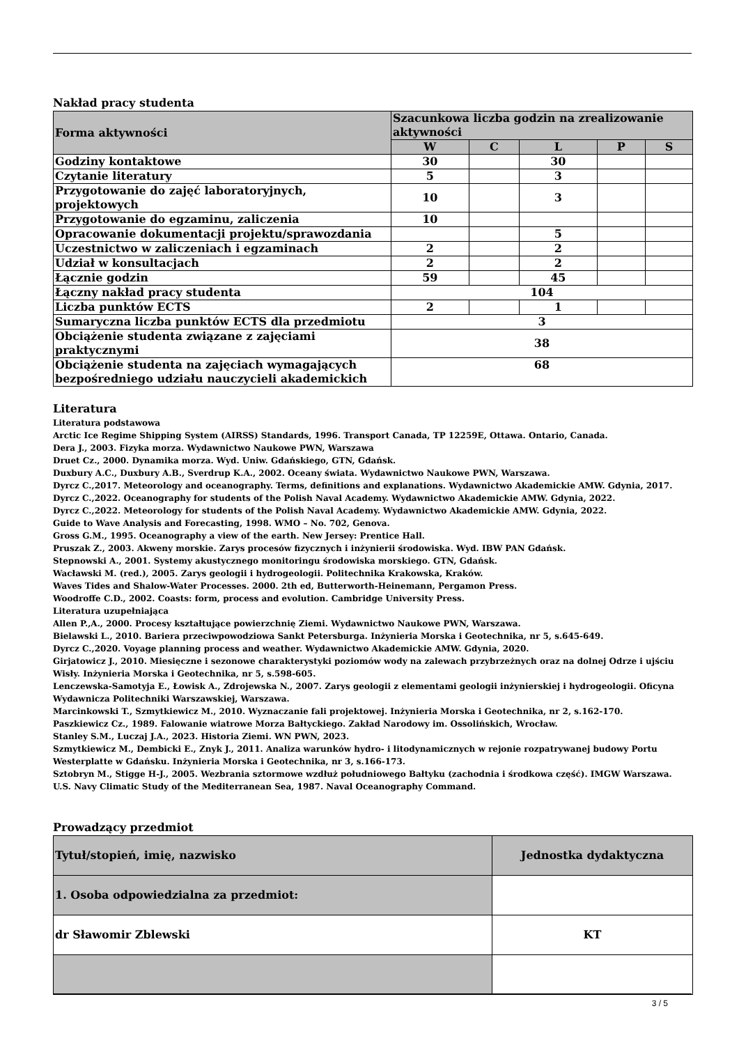Nakład pracy studenta
| Forma aktywności | Szacunkowa liczba godzin na zrealizowanie aktywności | | | | |
| | W | C | L | P | S |
| Godziny kontaktowe | 30 | | 30 | | |
| Czytanie literatury | 5 | | 3 | | |
| Przygotowanie do zajęć laboratoryjnych, projektowych | 10 | | 3 | | |
| Przygotowanie do egzaminu, zaliczenia | 10 | | | | |
| Opracowanie dokumentacji projektu/sprawozdania | | | 5 | | |
| Uczestnictwo w zaliczeniach i egzaminach | 2 | | 2 | | |
| Udział w konsultacjach | 2 | | 2 | | |
| Łącznie godzin | 59 | | 45 | | |
| Łączny nakład pracy studenta | 104 | | | | |
| Liczba punktów ECTS | 2 | | 1 | | |
| Sumaryczna liczba punktów ECTS dla przedmiotu | 3 | | | | |
| Obciążenie studenta związane z zajęciami praktycznymi | 38 | | | | |
| Obciążenie studenta na zajęciach wymagających bezpośredniego udziału nauczycieli akademickich | 68 | | | | |
Literatura
Literatura podstawowa
Arctic Ice Regime Shipping System (AIRSS) Standards, 1996. Transport Canada, TP 12259E, Ottawa. Ontario, Canada.
Dera J., 2003. Fizyka morza. Wydawnictwo Naukowe PWN, Warszawa
Druet Cz., 2000. Dynamika morza. Wyd. Uniw. Gdańskiego, GTN, Gdańsk.
Duxbury A.C., Duxbury A.B., Sverdrup K.A., 2002. Oceany świata. Wydawnictwo Naukowe PWN, Warszawa.
Dyrcz C.,2017. Meteorology and oceanography. Terms, definitions and explanations. Wydawnictwo Akademickie AMW. Gdynia, 2017.
Dyrcz C.,2022. Oceanography for students of the Polish Naval Academy. Wydawnictwo Akademickie AMW. Gdynia, 2022.
Dyrcz C.,2022. Meteorology for students of the Polish Naval Academy. Wydawnictwo Akademickie AMW. Gdynia, 2022.
Guide to Wave Analysis and Forecasting, 1998. WMO – No. 702, Genova.
Gross G.M., 1995. Oceanography a view of the earth. New Jersey: Prentice Hall.
Pruszak Z., 2003. Akweny morskie. Zarys procesów fizycznych i inżynierii środowiska. Wyd. IBW PAN Gdańsk.
Stepnowski A., 2001. Systemy akustycznego monitoringu środowiska morskiego. GTN, Gdańsk.
Wacławski M. (red.), 2005. Zarys geologii i hydrogeologii. Politechnika Krakowska, Kraków.
Waves Tides and Shalow-Water Processes. 2000. 2th ed, Butterworth-Heinemann, Pergamon Press.
Woodroffe C.D., 2002. Coasts: form, process and evolution. Cambridge University Press.
Literatura uzupełniająca
Allen P.,A., 2000. Procesy kształtujące powierzchnię Ziemi. Wydawnictwo Naukowe PWN, Warszawa.
Bielawski L., 2010. Bariera przeciwpowodziowa Sankt Petersburga. Inżynieria Morska i Geotechnika, nr 5, s.645-649.
Dyrcz C.,2020. Voyage planning process and weather. Wydawnictwo Akademickie AMW. Gdynia, 2020.
Girjatowicz J., 2010. Miesięczne i sezonowe charakterystyki poziomów wody na zalewach przybrzeżnych oraz na dolnej Odrze i ujściu Wisły. Inżynieria Morska i Geotechnika, nr 5, s.598-605.
Lenczewska-Samotyja E., Łowisk A., Zdrojewska N., 2007. Zarys geologii z elementami geologii inżynierskiej i hydrogeologii. Oficyna Wydawnicza Politechniki Warszawskiej, Warszawa.
Marcinkowski T., Szmytkiewicz M., 2010. Wyznaczanie fali projektowej. Inżynieria Morska i Geotechnika, nr 2, s.162-170.
Paszkiewicz Cz., 1989. Falowanie wiatrowe Morza Bałtyckiego. Zakład Narodowy im. Ossolińskich, Wrocław.
Stanley S.M., Luczaj J.A., 2023. Historia Ziemi. WN PWN, 2023.
Szmytkiewicz M., Dembicki E., Znyk J., 2011. Analiza warunków hydro- i litodynamicznych w rejonie rozpatrywanej budowy Portu Westerplatte w Gdańsku. Inżynieria Morska i Geotechnika, nr 3, s.166-173.
Sztobryn M., Stigge H-J., 2005. Wezbrania sztormowe wzdłuż południowego Bałtyku (zachodnia i środkowa część). IMGW Warszawa.
U.S. Navy Climatic Study of the Mediterranean Sea, 1987. Naval Oceanography Command.
Prowadzący przedmiot
| Tytuł/stopień, imię, nazwisko | Jednostka dydaktyczna |
| 1. Osoba odpowiedzialna za przedmiot: | |
| dr Sławomir Zblewski | KT |
3 / 5